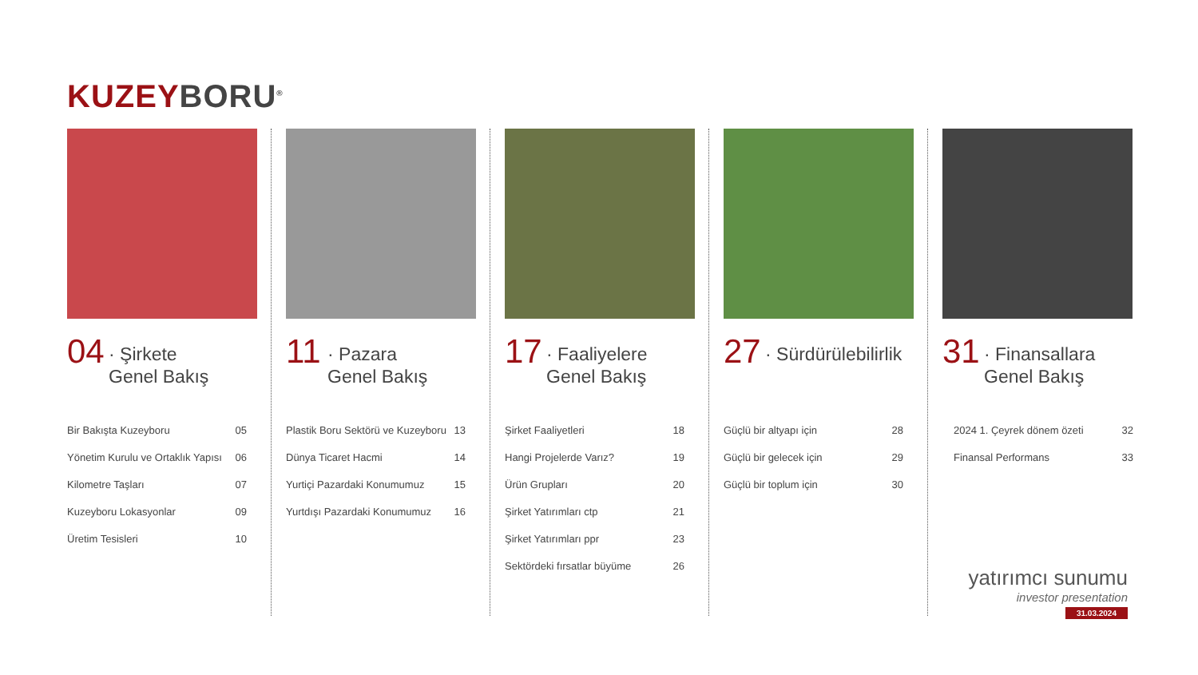KUZEY BORU<sup>®</sup>
04
· Şirkete
Genel Bakış
| Bir Bakışta Kuzeyboru | 05 |
| Yönetim Kurulu ve Ortaklık Yapısı | 06 |
| Kilometre Taşları | 07 |
| Kuzeyboru Lokasyonlar | 09 |
| Üretim Tesisleri | 10 |
11
· Pazara
Genel Bakış
| Plastik Boru Sektörü ve Kuzeyboru | 13 |
| Dünya Ticaret Hacmi | 14 |
| Yurtiçi Pazardaki Konumumuz | 15 |
| Yurtdışı Pazardaki Konumumuz | 16 |
17
· Faaliyelere
Genel Bakış
| Şirket Faaliyetleri | 18 |
| Hangi Projelerde Varız? | 19 |
| Ürün Grupları | 20 |
| Şirket Yatırımları ctp | 21 |
| Şirket Yatırımları ppr | 23 |
| Sektördeki fırsatlar büyüme | 26 |
27
· Sürdürülebilirlik
| Güçlü bir altyapı için | 28 |
| Güçlü bir gelecek için | 29 |
| Güçlü bir toplum için | 30 |
31
· Finansallara
Genel Bakış
| 2024 1. Çeyrek dönem özeti | 32 |
| Finansal Performans | 33 |
yatırımcı sunumu
investor presentation
31.03.2024